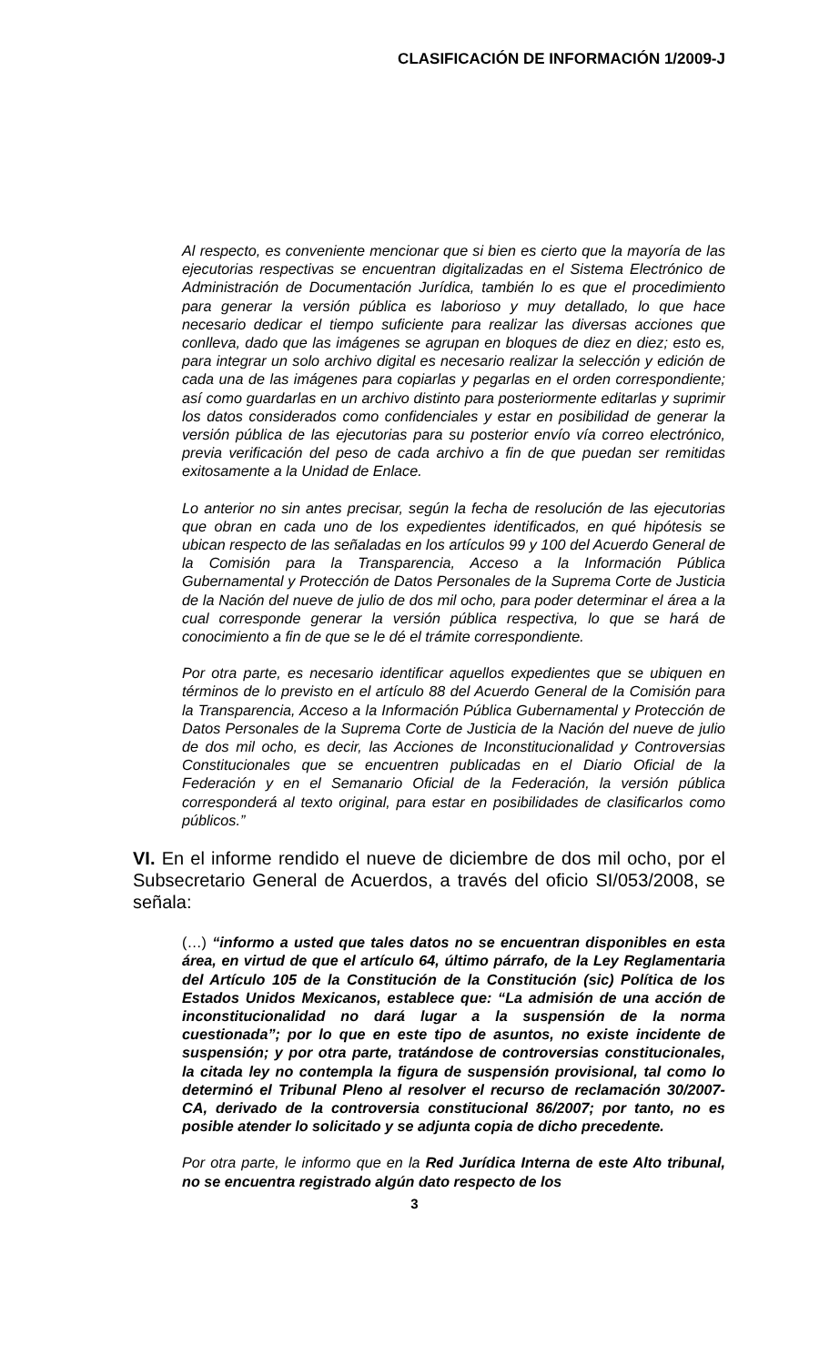CLASIFICACIÓN DE INFORMACIÓN 1/2009-J
Al respecto, es conveniente mencionar que si bien es cierto que la mayoría de las ejecutorias respectivas se encuentran digitalizadas en el Sistema Electrónico de Administración de Documentación Jurídica, también lo es que el procedimiento para generar la versión pública es laborioso y muy detallado, lo que hace necesario dedicar el tiempo suficiente para realizar las diversas acciones que conlleva, dado que las imágenes se agrupan en bloques de diez en diez; esto es, para integrar un solo archivo digital es necesario realizar la selección y edición de cada una de las imágenes para copiarlas y pegarlas en el orden correspondiente; así como guardarlas en un archivo distinto para posteriormente editarlas y suprimir los datos considerados como confidenciales y estar en posibilidad de generar la versión pública de las ejecutorias para su posterior envío vía correo electrónico, previa verificación del peso de cada archivo a fin de que puedan ser remitidas exitosamente a la Unidad de Enlace.
Lo anterior no sin antes precisar, según la fecha de resolución de las ejecutorias que obran en cada uno de los expedientes identificados, en qué hipótesis se ubican respecto de las señaladas en los artículos 99 y 100 del Acuerdo General de la Comisión para la Transparencia, Acceso a la Información Pública Gubernamental y Protección de Datos Personales de la Suprema Corte de Justicia de la Nación del nueve de julio de dos mil ocho, para poder determinar el área a la cual corresponde generar la versión pública respectiva, lo que se hará de conocimiento a fin de que se le dé el trámite correspondiente.
Por otra parte, es necesario identificar aquellos expedientes que se ubiquen en términos de lo previsto en el artículo 88 del Acuerdo General de la Comisión para la Transparencia, Acceso a la Información Pública Gubernamental y Protección de Datos Personales de la Suprema Corte de Justicia de la Nación del nueve de julio de dos mil ocho, es decir, las Acciones de Inconstitucionalidad y Controversias Constitucionales que se encuentren publicadas en el Diario Oficial de la Federación y en el Semanario Oficial de la Federación, la versión pública corresponderá al texto original, para estar en posibilidades de clasificarlos como públicos.”
VI. En el informe rendido el nueve de diciembre de dos mil ocho, por el Subsecretario General de Acuerdos, a través del oficio SI/053/2008, se señala:
(…) “informo a usted que tales datos no se encuentran disponibles en esta área, en virtud de que el artículo 64, último párrafo, de la Ley Reglamentaria del Artículo 105 de la Constitución de la Constitución (sic) Política de los Estados Unidos Mexicanos, establece que: “La admisión de una acción de inconstitucionalidad no dará lugar a la suspensión de la norma cuestionada”; por lo que en este tipo de asuntos, no existe incidente de suspensión; y por otra parte, tratándose de controversias constitucionales, la citada ley no contempla la figura de suspensión provisional, tal como lo determinó el Tribunal Pleno al resolver el recurso de reclamación 30/2007-CA, derivado de la controversia constitucional 86/2007; por tanto, no es posible atender lo solicitado y se adjunta copia de dicho precedente.
Por otra parte, le informo que en la Red Jurídica Interna de este Alto tribunal, no se encuentra registrado algún dato respecto de los
3